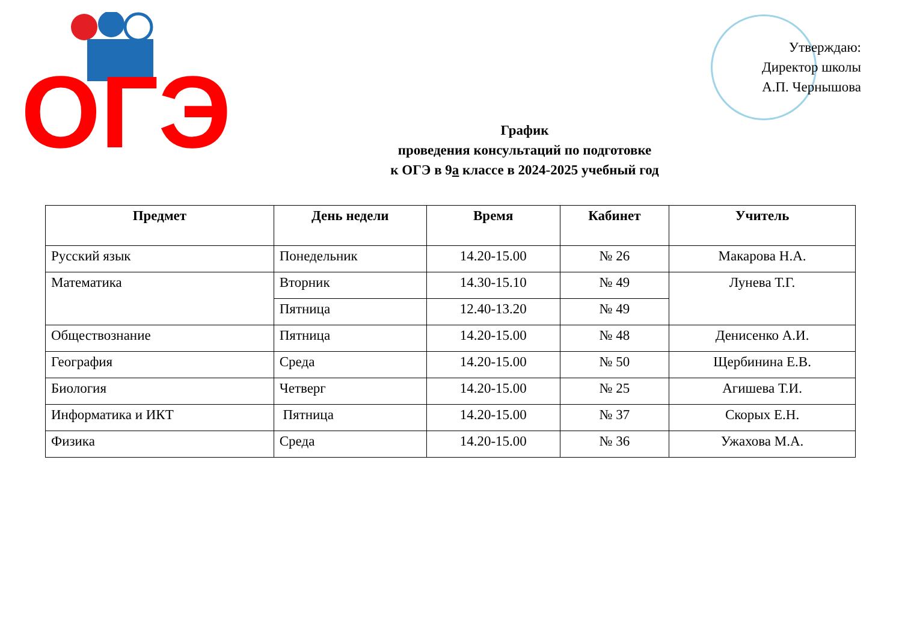ОГЭ
Утверждаю:
Директор школы
А.П. Чернышова
График
проведения консультаций по подготовке
к ОГЭ в 9а классе в 2024-2025 учебный год
| Предмет | День недели | Время | Кабинет | Учитель |
| --- | --- | --- | --- | --- |
| Русский язык | Понедельник | 14.20-15.00 | № 26 | Макарова Н.А. |
| Математика | Вторник | 14.30-15.10 | № 49 | Лунева Т.Г. |
| | Пятница | 12.40-13.20 | № 49 | |
| Обществознание | Пятница | 14.20-15.00 | № 48 | Денисенко А.И. |
| География | Среда | 14.20-15.00 | № 50 | Щербинина Е.В. |
| Биология | Четверг | 14.20-15.00 | № 25 | Агишева Т.И. |
| Информатика и ИКТ | Пятница | 14.20-15.00 | № 37 | Скорых Е.Н. |
| Физика | Среда | 14.20-15.00 | № 36 | Ужахова М.А. |